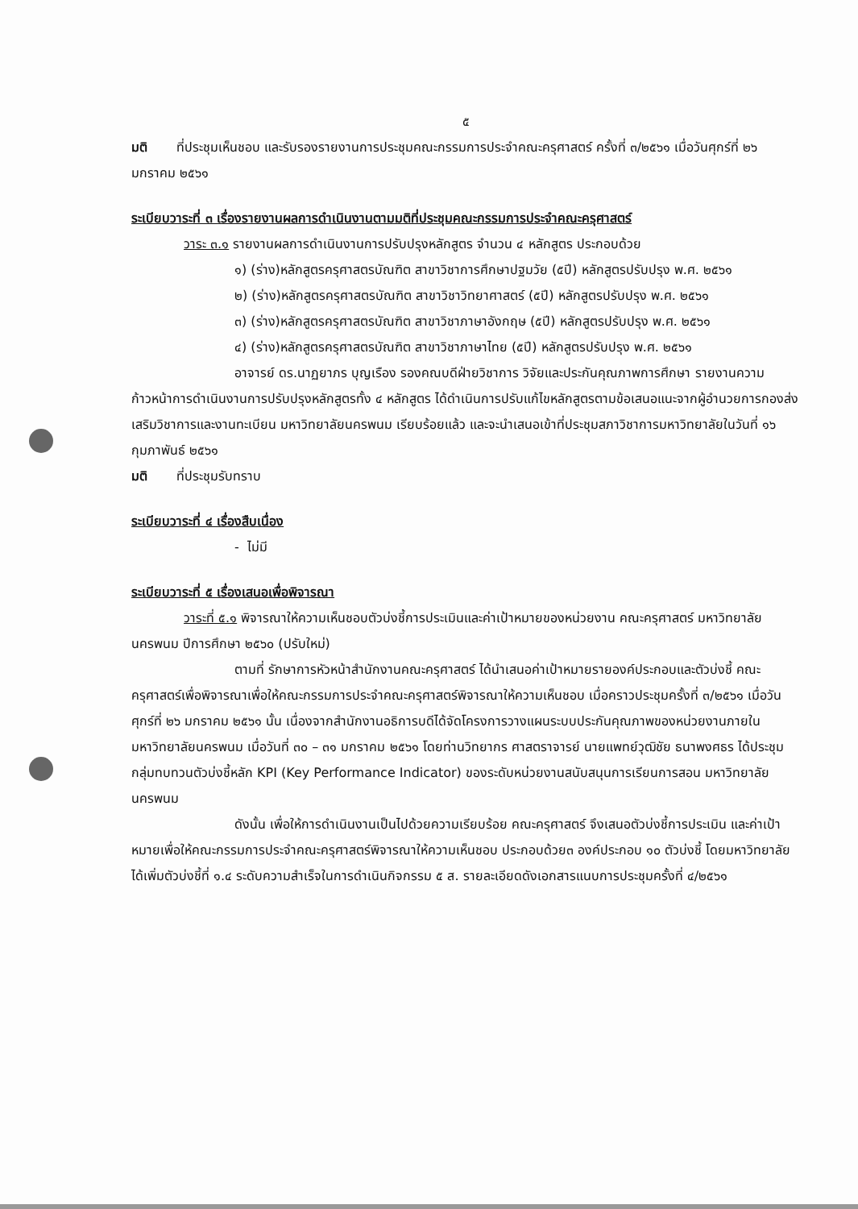๕
มติ ที่ประชุมเห็นชอบ และรับรองรายงานการประชุมคณะกรรมการประจำคณะครุศาสตร์ ครั้งที่ ๓/๒๕๖๑ เมื่อวันศุกร์ที่ ๒๖ มกราคม ๒๕๖๑
ระเบียบวาระที่ ๓ เรื่องรายงานผลการดำเนินงานตามมติที่ประชุมคณะกรรมการประจำคณะครุศาสตร์
วาระ ๓.๑ รายงานผลการดำเนินงานการปรับปรุงหลักสูตร จำนวน ๔ หลักสูตร ประกอบด้วย
๑) (ร่าง)หลักสูตรครุศาสตรบัณฑิต สาขาวิชาการศึกษาปฐมวัย (๕ปี) หลักสูตรปรับปรุง พ.ศ. ๒๕๖๑
๒) (ร่าง)หลักสูตรครุศาสตรบัณฑิต สาขาวิชาวิทยาศาสตร์ (๕ปี) หลักสูตรปรับปรุง พ.ศ. ๒๕๖๑
๓) (ร่าง)หลักสูตรครุศาสตรบัณฑิต สาขาวิชาภาษาอังกฤษ (๕ปี) หลักสูตรปรับปรุง พ.ศ. ๒๕๖๑
๔) (ร่าง)หลักสูตรครุศาสตรบัณฑิต สาขาวิชาภาษาไทย (๕ปี) หลักสูตรปรับปรุง พ.ศ. ๒๕๖๑
อาจารย์ ดร.นาฏยาภร บุญเรือง รองคณบดีฝ่ายวิชาการ วิจัยและประกันคุณภาพการศึกษา รายงานความก้าวหน้าการดำเนินงานการปรับปรุงหลักสูตรทั้ง ๔ หลักสูตร ได้ดำเนินการปรับแก้ไขหลักสูตรตามข้อเสนอแนะจากผู้อำนวยการกองส่งเสริมวิชาการและงานทะเบียน มหาวิทยาลัยนครพนม เรียบร้อยแล้ว และจะนำเสนอเข้าที่ประชุมสภาวิชาการมหาวิทยาลัยในวันที่ ๑๖ กุมภาพันธ์ ๒๕๖๑
มติ ที่ประชุมรับทราบ
ระเบียบวาระที่ ๔ เรื่องสืบเนื่อง
- ไม่มี
ระเบียบวาระที่ ๕ เรื่องเสนอเพื่อพิจารณา
วาระที่ ๕.๑ พิจารณาให้ความเห็นชอบตัวบ่งชี้การประเมินและค่าเป้าหมายของหน่วยงาน คณะครุศาสตร์ มหาวิทยาลัยนครพนม ปีการศึกษา ๒๕๖๐ (ปรับใหม่)
ตามที่ รักษาการหัวหน้าสำนักงานคณะครุศาสตร์ ได้นำเสนอค่าเป้าหมายรายองค์ประกอบและตัวบ่งชี้ คณะครุศาสตร์เพื่อพิจารณาเพื่อให้คณะกรรมการประจำคณะครุศาสตร์พิจารณาให้ความเห็นชอบ เมื่อคราวประชุมครั้งที่ ๓/๒๕๖๑ เมื่อวันศุกร์ที่ ๒๖ มกราคม ๒๕๖๑ นั้น เนื่องจากสำนักงานอธิการบดีได้จัดโครงการวางแผนระบบประกันคุณภาพของหน่วยงานภายในมหาวิทยาลัยนครพนม เมื่อวันที่ ๓๐ – ๓๑ มกราคม ๒๕๖๑ โดยท่านวิทยากร ศาสตราจารย์ นายแพทย์วุฒิชัย ธนาพงศธร ได้ประชุมกลุ่มทบทวนตัวบ่งชี้หลัก KPI (Key Performance Indicator) ของระดับหน่วยงานสนับสนุนการเรียนการสอน มหาวิทยาลัยนครพนม
ดังนั้น เพื่อให้การดำเนินงานเป็นไปด้วยความเรียบร้อย คณะครุศาสตร์ จึงเสนอตัวบ่งชี้การประเมิน และค่าเป้าหมายเพื่อให้คณะกรรมการประจำคณะครุศาสตร์พิจารณาให้ความเห็นชอบ ประกอบด้วย๓ องค์ประกอบ ๑๐ ตัวบ่งชี้ โดยมหาวิทยาลัยได้เพิ่มตัวบ่งชี้ที่ ๑.๔ ระดับความสำเร็จในการดำเนินกิจกรรม ๕ ส. รายละเอียดดังเอกสารแนบการประชุมครั้งที่ ๔/๒๕๖๑